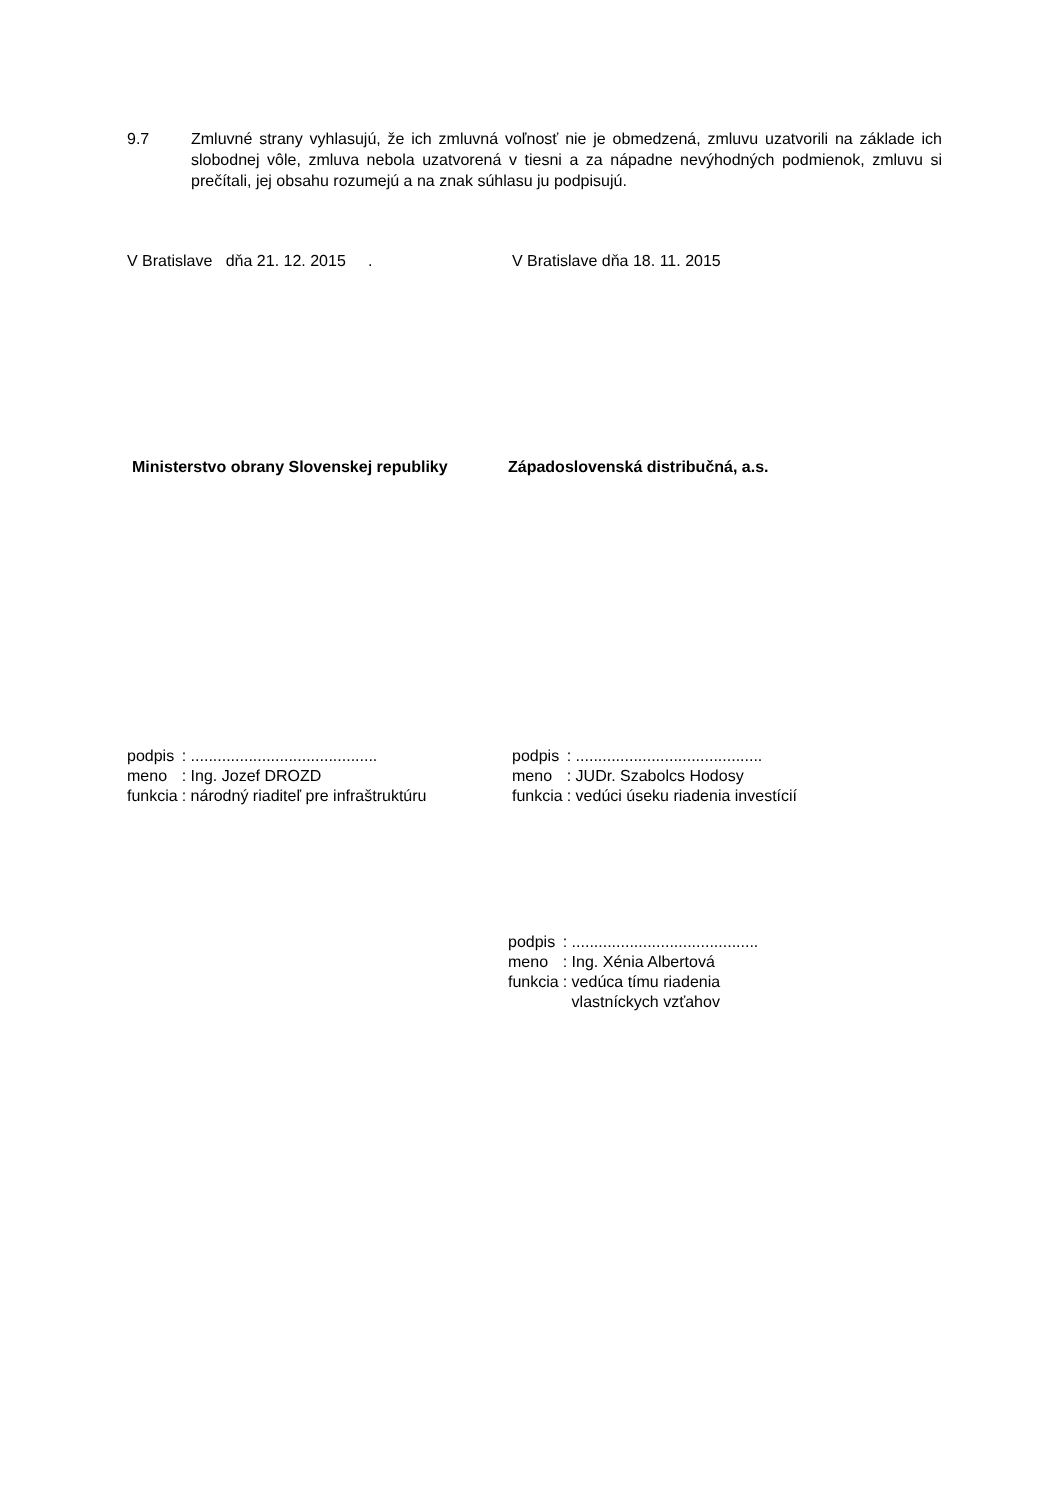9.7 Zmluvné strany vyhlasujú, že ich zmluvná voľnosť nie je obmedzená, zmluvu uzatvorili na základe ich slobodnej vôle, zmluva nebola uzatvorená v tiesni a za nápadne nevýhodných podmienok, zmluvu si prečítali, jej obsahu rozumejú a na znak súhlasu ju podpisujú.
V Bratislave dňa 21. 12. 2015 . V Bratislave dňa 18. 11. 2015
Ministerstvo obrany Slovenskej republiky
Západoslovenská distribučná, a.s.
| podpis | : .......................................... |
| meno | : Ing. Jozef DROZD |
| funkcia | : národný riaditeľ pre infraštruktúru |
| podpis | : .......................................... |
| meno | : JUDr. Szabolcs Hodosy |
| funkcia | : vedúci úseku riadenia investícií |
| podpis | : .......................................... |
| meno | : Ing. Xénia Albertová |
| funkcia | : vedúca tímu riadenia vlastníckych vzťahov |